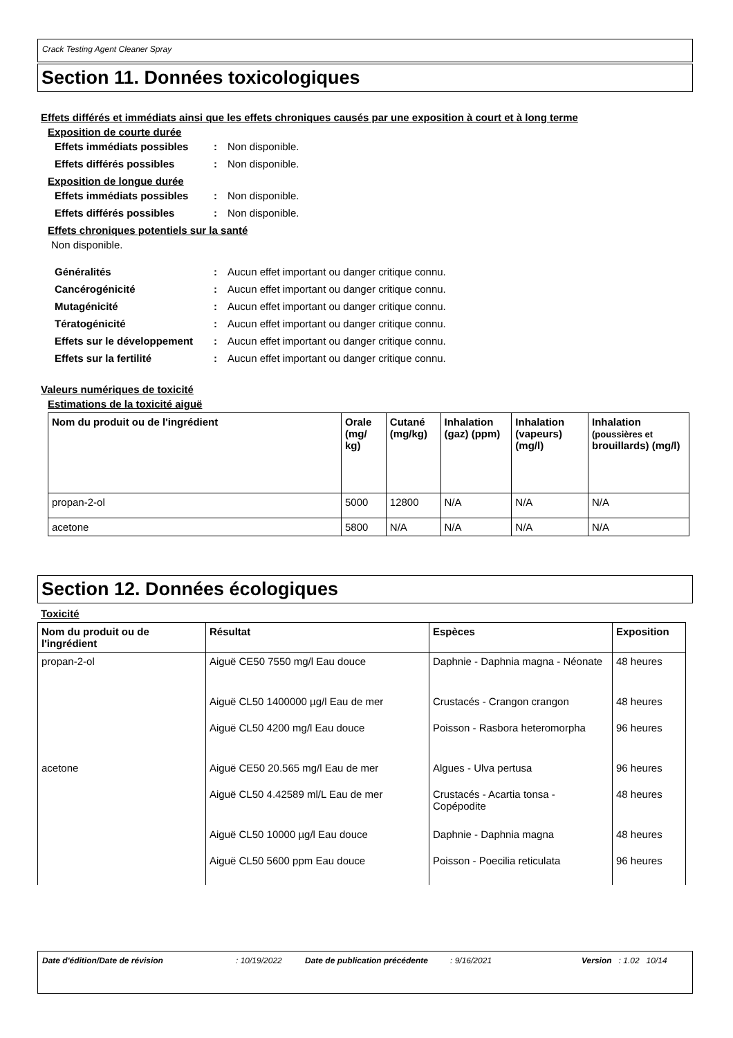Crack Testing Agent Cleaner Spray
Section 11. Données toxicologiques
Effets différés et immédiats ainsi que les effets chroniques causés par une exposition à court et à long terme
Exposition de courte durée
Effets immédiats possibles
: Non disponible.
Effets différés possibles : Non disponible.
Exposition de longue durée
Effets immédiats possibles
: Non disponible.
Effets différés possibles : Non disponible.
Effets chroniques potentiels sur la santé
Non disponible.
Généralités : Aucun effet important ou danger critique connu.
Cancérogénicité : Aucun effet important ou danger critique connu.
Mutagénicité : Aucun effet important ou danger critique connu.
Tératogénicité : Aucun effet important ou danger critique connu.
Effets sur le développement
: Aucun effet important ou danger critique connu.
Effets sur la fertilité : Aucun effet important ou danger critique connu.
Valeurs numériques de toxicité
Estimations de la toxicité aiguë
| Nom du produit ou de l'ingrédient | Orale (mg/ kg) | Cutané (mg/kg) | Inhalation (gaz) (ppm) | Inhalation (vapeurs) (mg/l) | Inhalation (poussières et brouillards) (mg/l) |
| --- | --- | --- | --- | --- | --- |
| propan-2-ol | 5000 | 12800 | N/A | N/A | N/A |
| acetone | 5800 | N/A | N/A | N/A | N/A |
Section 12. Données écologiques
Toxicité
| Nom du produit ou de l'ingrédient | Résultat | Espèces | Exposition |
| --- | --- | --- | --- |
| propan-2-ol | Aiguë CE50 7550 mg/l Eau douce | Daphnie - Daphnia magna - Néonate | 48 heures |
| | Aiguë CL50 1400000 µg/l Eau de mer | Crustacés - Crangon crangon | 48 heures |
| | Aiguë CL50 4200 mg/l Eau douce | Poisson - Rasbora heteromorpha | 96 heures |
| acetone | Aiguë CE50 20.565 mg/l Eau de mer | Algues - Ulva pertusa | 96 heures |
| | Aiguë CL50 4.42589 ml/L Eau de mer | Crustacés - Acartia tonsa - Copépodite | 48 heures |
| | Aiguë CL50 10000 µg/l Eau douce | Daphnie - Daphnia magna | 48 heures |
| | Aiguë CL50 5600 ppm Eau douce | Poisson - Poecilia reticulata | 96 heures |
Date d'édition/Date de révision: 10/19/2022 Date de publication précédente: 9/16/2021 Version: 1.02 10/14